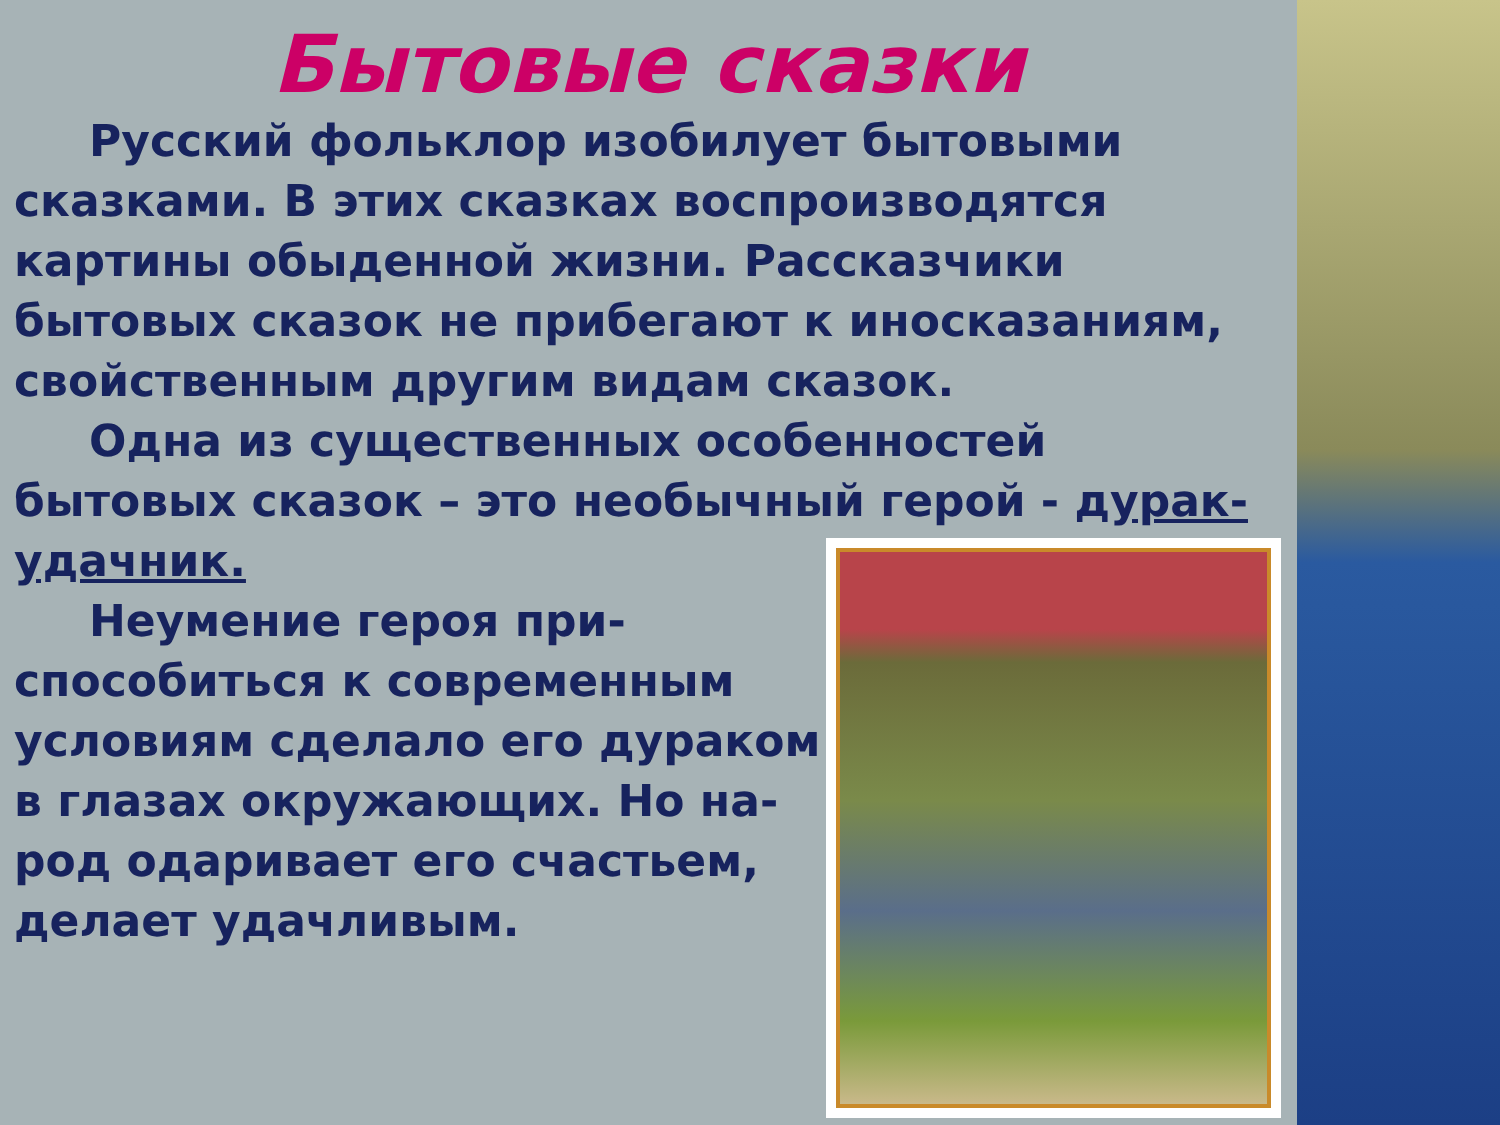Бытовые сказки
Русский фольклор изобилует бытовыми сказками. В этих сказках воспроизводятся картины обыденной жизни. Рассказчики бытовых сказок не прибегают к иносказаниям, свойственным другим видам сказок.
Одна из существенных особенностей бытовых сказок – это необычный герой - дурак-удачник.
Неумение героя при-способиться к современным условиям сделало его дураком в глазах окружающих. Но на-род одаривает его счастьем, делает удачливым.